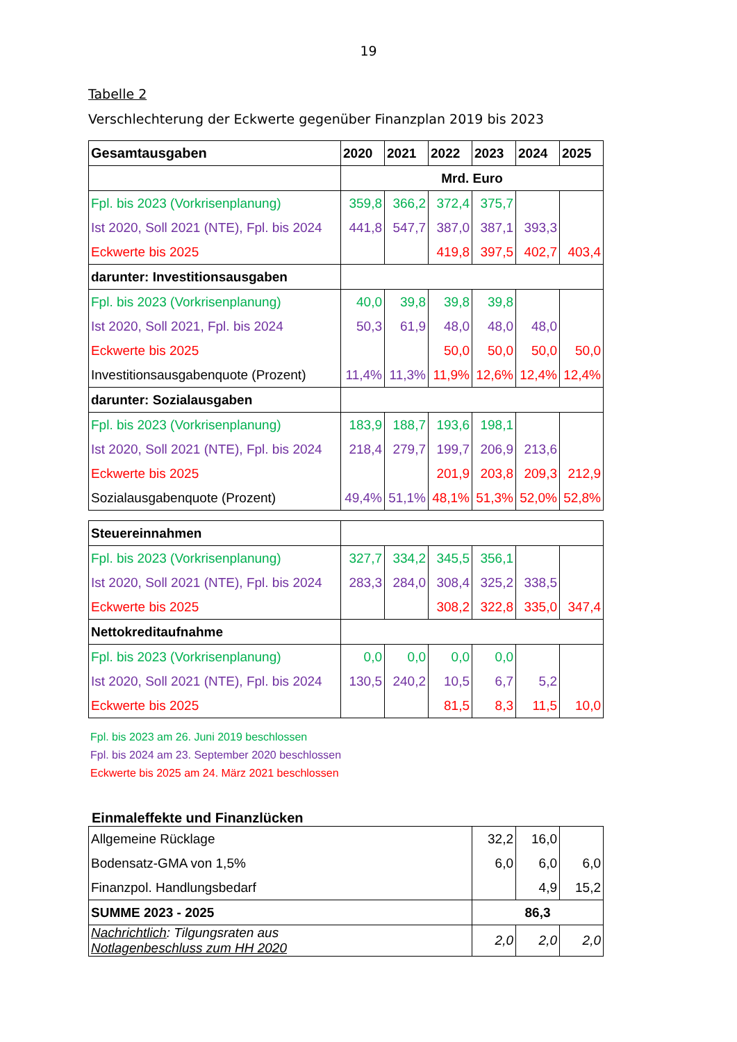19
Tabelle 2
Verschlechterung der Eckwerte gegenüber Finanzplan 2019 bis 2023
| Gesamtausgaben | 2020 | 2021 | 2022 | 2023 | 2024 | 2025 |
| --- | --- | --- | --- | --- | --- | --- |
| | Mrd. Euro | | | | | |
| Fpl. bis 2023 (Vorkrisenplanung) | 359,8 | 366,2 | 372,4 | 375,7 | | |
| Ist 2020, Soll 2021 (NTE), Fpl. bis 2024 | 441,8 | 547,7 | 387,0 | 387,1 | 393,3 | |
| Eckwerte bis 2025 | | | 419,8 | 397,5 | 402,7 | 403,4 |
| darunter: Investitionsausgaben | | | | | | |
| Fpl. bis 2023 (Vorkrisenplanung) | 40,0 | 39,8 | 39,8 | 39,8 | | |
| Ist 2020, Soll 2021, Fpl. bis 2024 | 50,3 | 61,9 | 48,0 | 48,0 | 48,0 | |
| Eckwerte bis 2025 | | | 50,0 | 50,0 | 50,0 | 50,0 |
| Investitionsausgabenquote (Prozent) | 11,4% | 11,3% | 11,9% | 12,6% | 12,4% | 12,4% |
| darunter: Sozialausgaben | | | | | | |
| Fpl. bis 2023 (Vorkrisenplanung) | 183,9 | 188,7 | 193,6 | 198,1 | | |
| Ist 2020, Soll 2021 (NTE), Fpl. bis 2024 | 218,4 | 279,7 | 199,7 | 206,9 | 213,6 | |
| Eckwerte bis 2025 | | | 201,9 | 203,8 | 209,3 | 212,9 |
| Sozialausgabenquote (Prozent) | 49,4% | 51,1% | 48,1% | 51,3% | 52,0% | 52,8% |
| Steuereinnahmen | | | | | | |
| Fpl. bis 2023 (Vorkrisenplanung) | 327,7 | 334,2 | 345,5 | 356,1 | | |
| Ist 2020, Soll 2021 (NTE), Fpl. bis 2024 | 283,3 | 284,0 | 308,4 | 325,2 | 338,5 | |
| Eckwerte bis 2025 | | | 308,2 | 322,8 | 335,0 | 347,4 |
| Nettokreditaufnahme | | | | | | |
| Fpl. bis 2023 (Vorkrisenplanung) | 0,0 | 0,0 | 0,0 | 0,0 | | |
| Ist 2020, Soll 2021 (NTE), Fpl. bis 2024 | 130,5 | 240,2 | 10,5 | 6,7 | 5,2 | |
| Eckwerte bis 2025 | | | 81,5 | 8,3 | 11,5 | 10,0 |
Fpl. bis 2023 am 26. Juni 2019 beschlossen
Fpl. bis 2024 am 23. September 2020 beschlossen
Eckwerte bis 2025 am 24. März 2021 beschlossen
Einmaleffekte und Finanzlücken
| Allgemeine Rücklage | 32,2 | 16,0 | |
| Bodensatz-GMA von 1,5% | 6,0 | 6,0 | 6,0 |
| Finanzpol. Handlungsbedarf | | 4,9 | 15,2 |
| SUMME 2023 - 2025 | 86,3 | | |
| Nachrichtlich : Tilgungsraten aus Notlagenbeschluss zum HH 2020 | 2,0 | 2,0 | 2,0 |